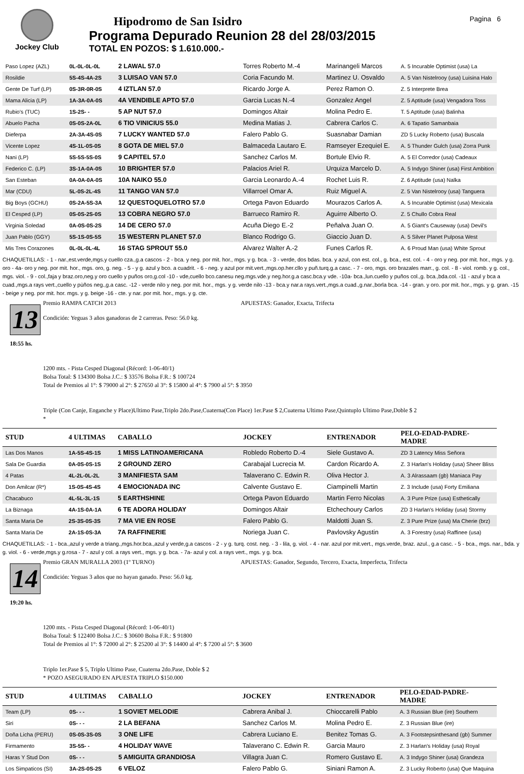Jockey Club
Hipodromo de San Isidro
Programa Depurado Reunion 28 del 28/03/2015
TOTAL EN POZOS: $ 1.610.000.-
Pagina 6
| Paso Lopez (AZL) | 0L-0L-0L-0L | 2 LAWAL 57.0 | Torres Roberto M.-4 | Marinangeli Marcos | A. 5 Incurable Optimist (usa) La |
| Rosildie | 5S-4S-4A-2S | 3 LUISAO VAN 57.0 | Coria Facundo M. | Martinez U. Osvaldo | A. 5 Van Nistelrooy (usa) Luisina Halo |
| Gente De Turf (LP) | 0S-3R-0R-0S | 4 IZTLAN 57.0 | Ricardo Jorge A. | Perez Ramon O. | Z. 5 Interprete Brea |
| Mama Alicia (LP) | 1A-3A-0A-0S | 4A VENDIBLE APTO 57.0 | Garcia Lucas N.-4 | Gonzalez Angel | Z. 5 Aptitude (usa) Vengadora Toss |
| Rubio's (TUC) | 1S-2S- - | 5 AP NUT 57.0 | Domingos Altair | Molina Pedro E. | T. 5 Aptitude (usa) Balinha |
| Abuelo Pacha | 0S-0S-2A-0L | 6 TIO VINICIUS 55.0 | Medina Matias J. | Cabrera Carlos C. | A. 6 Tapatio Samanbaia |
| Dieferpa | 2A-3A-4S-0S | 7 LUCKY WANTED 57.0 | Falero Pablo G. | Suasnabar Damian | ZD 5 Lucky Roberto (usa) Buscala |
| Vicente Lopez | 4S-1L-0S-0S | 8 GOTA DE MIEL 57.0 | Balmaceda Lautaro E. | Ramseyer Ezequiel E. | A. 5 Thunder Gulch (usa) Zorra Punk |
| Nani (LP) | 5S-5S-5S-0S | 9 CAPITEL 57.0 | Sanchez Carlos M. | Bortule Elvio R. | A. 5 El Corredor (usa) Cadeaux |
| Federico C. (LP) | 3S-1A-0A-0S | 10 BRIGHTER 57.0 | Palacios Ariel R. | Urquiza Marcelo D. | A. 5 Indygo Shiner (usa) First Ambition |
| San Esteban | 0A-0A-0A-0S | 10A NAIKO 55.0 | Garcia Leonardo A.-4 | Rochet Luis R. | Z. 6 Aptitude (usa) Nalka |
| Mar (CDU) | 5L-0S-2L-4S | 11 TANGO VAN 57.0 | Villarroel Omar A. | Ruiz Miguel A. | Z. 5 Van Nistelrooy (usa) Tanguera |
| Big Boys (GCHU) | 0S-2A-5S-3A | 12 QUESTOQUELOTRO 57.0 | Ortega Pavon Eduardo | Mourazos Carlos A. | A. 5 Incurable Optimist (usa) Mexicala |
| El Cesped (LP) | 0S-0S-2S-0S | 13 COBRA NEGRO 57.0 | Barrueco Ramiro R. | Aguirre Alberto O. | Z. 5 Chullo Cobra Real |
| Virginia Soledad | 0A-0S-0S-2S | 14 DE CERO 57.0 | Acuña Diego E.-2 | Peñalva Juan O. | A. 5 Giant's Causeway (usa) Devil's |
| Juan Pablo (GGY) | 5S-1S-0S-5S | 15 WESTERN PLANET 57.0 | Blanco Rodrigo G. | Giaccio Juan D. | A. 5 Silver Planet Pulposa West |
| Mis Tres Corazones | 0L-0L-0L-4L | 16 STAG SPROUT 55.0 | Alvarez Walter A.-2 | Funes Carlos R. | A. 6 Proud Man (usa) White Sprout |
CHAQUETILLAS: - 1 - nar.,est.verde,mgs.y cuello cza.,g.a cascos - 2 - bca. y neg. por mit. hor., mgs. y g. bca. - 3 - verde, dos bdas. bca. y azul, con est. col., g. bca., est. col. - 4 - oro y neg. por mit. hor., mgs. y g. oro - 4a- oro y neg. por mit. hor., mgs. oro, g. neg. - 5 - y g. azul y bco. a cuadrit. - 6 - neg. y azul por mit.vert.,mgs.op.her.cllo y puñ.turq.g.a casc. - 7 - oro, mgs. oro brazales marr., g. col. - 8 - viol. romb. y g. col., mgs. viol. - 9 - col.,faja y braz.oro,neg.y oro cuello y puños oro,g.col -10 - vde,cuello bco.canesu neg.mgs.vde.y neg.hor.g.a casc.bca.y vde. -10a- bca.,lun.cuello y puños col.,g. bca.,bda.col. -11 - azul y bca a cuad.,mgs.a rays vert.,cuello y pùños neg.,g.a casc. -12 - verde nilo y neg. por mit. hor., mgs. y g. verde nilo -13 - bca.y nar.a rays.vert.,mgs.a cuad.,g.nar.,borla bca. -14 - gran. y oro. por mit. hor., mgs. y g. gran. -15 - beige y neg. por mit. hor. mgs. y g. beige -16 - cte. y nar. por mit. hor., mgs. y g. cte.
13
18:55 hs.
Premio RAMPA CATCH 2013
Condición: Yeguas 3 años ganadoras de 2 carreras. Peso: 56.0 kg.
APUESTAS: Ganador, Exacta, Trifecta
1200 mts. - Pista Cesped Diagonal (Récord: 1-06-40/1)
Bolsa Total: $ 134300 Bolsa J.C.: $ 33576 Bolsa F.R.: $ 100724
Total de Premios al 1°: $ 79000 al 2°: $ 27650 al 3°: $ 15800 al 4°: $ 7900 al 5°: $ 3950
Triple (Con Canje, Enganche y Place)Ultimo Pase,Triplo 2do.Pase,Cuaterna(Con Place) 1er.Pase $ 2,Cuaterna Ultimo Pase,Quintuplo Ultimo Pase,Doble $ 2
*
| STUD | 4 ULTIMAS | CABALLO | JOCKEY | ENTRENADOR | PELO-EDAD-PADRE-MADRE |
| --- | --- | --- | --- | --- | --- |
| Las Dos Manos | 1A-5S-4S-1S | 1 MISS LATINOAMERICANA | Robledo Roberto D.-4 | Siele Gustavo A. | ZD 3 Latency Miss Señora |
| Sala De Guardia | 0A-0S-0S-1S | 2 GROUND ZERO | Carabajal Lucrecia M. | Cardon Ricardo A. | Z. 3 Harlan's Holiday (usa) Sheer Bliss |
| 4 Patas | 4L-2L-0L-2L | 3 MANIFIESTA SAM | Talaverano C. Edwin R. | Oliva Hector J. | A. 3 Alrassaam (gb) Maniaca Pay |
| Don Amilcar (R*) | 1S-0S-4S-4S | 4 EMOCIONADA INC | Calvente Gustavo E. | Ciampinelli Martin | Z. 3 Include (usa) Forty Emiliana |
| Chacabuco | 4L-5L-3L-1S | 5 EARTHSHINE | Ortega Pavon Eduardo | Martin Ferro Nicolas | A. 3 Pure Prize (usa) Esthetically |
| La Biznaga | 4A-1S-0A-1A | 6 TE ADORA HOLIDAY | Domingos Altair | Etchechoury Carlos | ZD 3 Harlan's Holiday (usa) Stormy |
| Santa Maria De | 2S-3S-0S-3S | 7 MA VIE EN ROSE | Falero Pablo G. | Maldotti Juan S. | Z. 3 Pure Prize (usa) Ma Cherie (brz) |
| Santa Maria De | 2A-1S-0S-3A | 7A RAFFINERIE | Noriega Juan C. | Pavlovsky Agustin | A. 3 Forestry (usa) Raffinee (usa) |
CHAQUETILLAS: - 1 - bca.,azul y verde a triang.,mgs.hor.bca.,azul y verde,g.a cascos - 2 - y g. turq. cost. neg. - 3 - lila, g. viol. - 4 - nar. azul por mit.vert., mgs.verde, braz. azul., g.a casc. - 5 - bca., mgs. nar., bda. y g. viol. - 6 - verde,mgs.y g.rosa - 7 - azul y col. a rays vert., mgs. y g. bca. - 7a- azul y col. a rays vert., mgs. y g. bca.
14
19:20 hs.
Premio GRAN MURALLA 2003 (1º TURNO)
Condición: Yeguas 3 años que no hayan ganado. Peso: 56.0 kg.
APUESTAS: Ganador, Segundo, Tercero, Exacta, Imperfecta, Trifecta
1200 mts. - Pista Cesped Diagonal (Récord: 1-06-40/1)
Bolsa Total: $ 122400 Bolsa J.C.: $ 30600 Bolsa F.R.: $ 91800
Total de Premios al 1°: $ 72000 al 2°: $ 25200 al 3°: $ 14400 al 4°: $ 7200 al 5°: $ 3600
Triplo 1er.Pase $ 5, Triplo Ultimo Pase, Cuaterna 2do.Pase, Doble $ 2
* POZO ASEGURADO EN APUESTA TRIPLO $150.000
| STUD | 4 ULTIMAS | CABALLO | JOCKEY | ENTRENADOR | PELO-EDAD-PADRE-MADRE |
| --- | --- | --- | --- | --- | --- |
| Team (LP) | 0S- - - | 1 SOVIET MELODIE | Cabrera Anibal J. | Chioccarelli Pablo | A. 3 Russian Blue (ire) Southern |
| Siri | 0S- - - | 2 LA BEFANA | Sanchez Carlos M. | Molina Pedro E. | Z. 3 Russian Blue (ire) |
| Doña Licha (PERU) | 0S-0S-3S-0S | 3 ONE LIFE | Cabrera Luciano E. | Benitez Tomas G. | A. 3 Footstepsinthesand (gb) Summer |
| Firmamento | 3S-5S- - | 4 HOLIDAY WAVE | Talaverano C. Edwin R. | Garcia Mauro | Z. 3 Harlan's Holiday (usa) Royal |
| Haras Y Stud Don | 0S- - - | 5 AMIGUITA GRANDIOSA | Villagra Juan C. | Romero Gustavo E. | A. 3 Indygo Shiner (usa) Grandeza |
| Los Simpaticos (SI) | 3A-2S-0S-2S | 6 VELOZ | Falero Pablo G. | Siniani Ramon A. | Z. 3 Lucky Roberto (usa) Que Maquina |